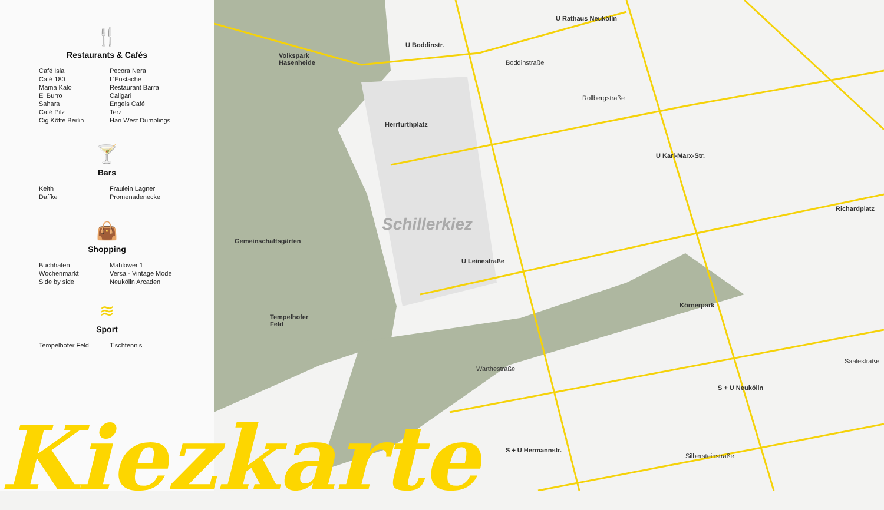Volkspark
Hasenheide
Herrfurthplatz
Gemeinschaftsgärten
Tempelhofer
Feld
U Boddinstr.
U Rathaus Neukölln
U Karl-Marx-Str.
U Leinestraße
Richardplatz
Körnerpark
S + U Neukölln
S + U Hermannstr.
Schillerkiez
Boddinstraße
Rollbergstraße
Warthestraße
Silbersteinstraße
Saalestraße
🍴
Restaurants & Cafés
Café Isla
Café 180
Mama Kalo
El Burro
Sahara
Café Pilz
Cig Köfte Berlin
Pecora Nera
L'Eustache
Restaurant Barra
Caligari
Engels Café
Terz
Han West Dumplings
🍸
Bars
Keith
Daffke
Fräulein Lagner
Promenadenecke
👜
Shopping
Buchhafen
Wochenmarkt
Side by side
Mahlower 1
Versa - Vintage Mode
Neukölln Arcaden
≋
Sport
Tempelhofer Feld Tischtennis
Kiezkarte